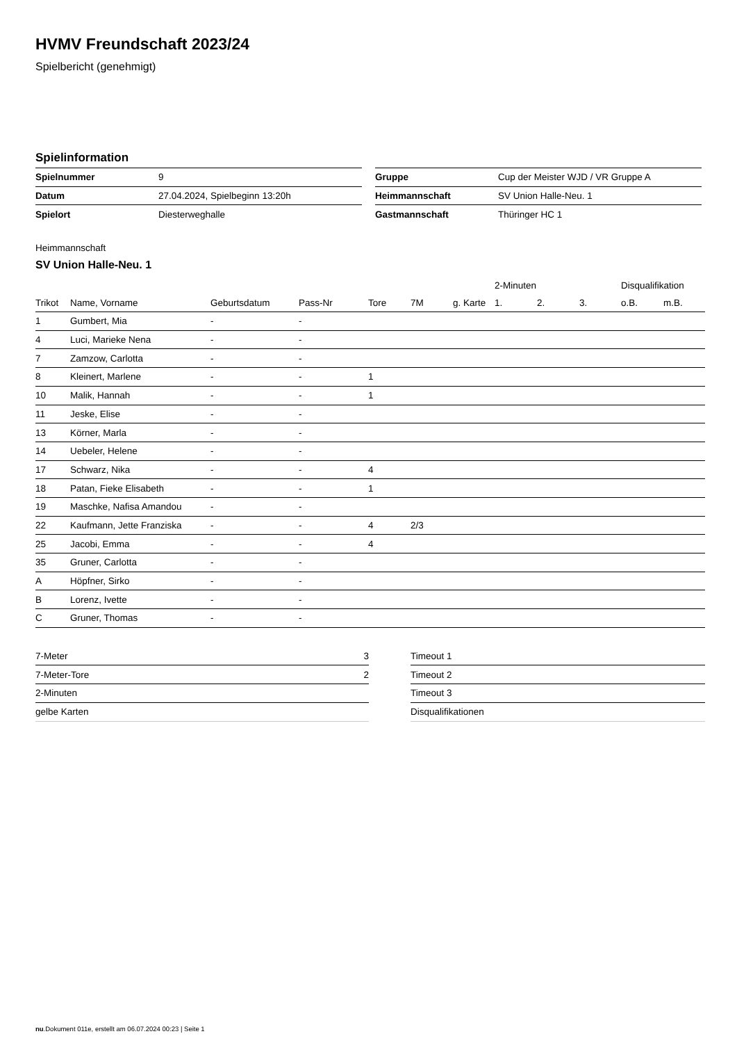HVMV Freundschaft 2023/24
Spielbericht (genehmigt)
Spielinformation
| Spielnummer | 9 |
| Datum | 27.04.2024, Spielbeginn 13:20h |
| Spielort | Diesterweghalle |
| Gruppe | Cup der Meister WJD / VR Gruppe A |
| Heimmannschaft | SV Union Halle-Neu. 1 |
| Gastmannschaft | Thüringer HC 1 |
Heimmannschaft
SV Union Halle-Neu. 1
| | | | | | | | 2-Minuten | | | Disqualifikation | |
| --- | --- | --- | --- | --- | --- | --- | --- | --- | --- | --- | --- |
| Trikot | Name, Vorname | Geburtsdatum | Pass-Nr | Tore | 7M | g. Karte | 1. | 2. | 3. | o.B. | m.B. |
| 1 | Gumbert, Mia | - | - | | | | | | | | |
| 4 | Luci, Marieke Nena | - | - | | | | | | | | |
| 7 | Zamzow, Carlotta | - | - | | | | | | | | |
| 8 | Kleinert, Marlene | - | - | 1 | | | | | | | |
| 10 | Malik, Hannah | - | - | 1 | | | | | | | |
| 11 | Jeske, Elise | - | - | | | | | | | | |
| 13 | Körner, Marla | - | - | | | | | | | | |
| 14 | Uebeler, Helene | - | - | | | | | | | | |
| 17 | Schwarz, Nika | - | - | 4 | | | | | | | |
| 18 | Patan, Fieke Elisabeth | - | - | 1 | | | | | | | |
| 19 | Maschke, Nafisa Amandou | - | - | | | | | | | | |
| 22 | Kaufmann, Jette Franziska | - | - | 4 | 2/3 | | | | | | |
| 25 | Jacobi, Emma | - | - | 4 | | | | | | | |
| 35 | Gruner, Carlotta | - | - | | | | | | | | |
| A | Höpfner, Sirko | - | - | | | | | | | | |
| B | Lorenz, Ivette | - | - | | | | | | | | |
| C | Gruner, Thomas | - | - | | | | | | | | |
| 7-Meter | 3 |
| 7-Meter-Tore | 2 |
| 2-Minuten | |
| gelbe Karten | |
| Timeout 1 |
| Timeout 2 |
| Timeout 3 |
| Disqualifikationen |
nu.Dokument 011e, erstellt am 06.07.2024 00:23 | Seite 1